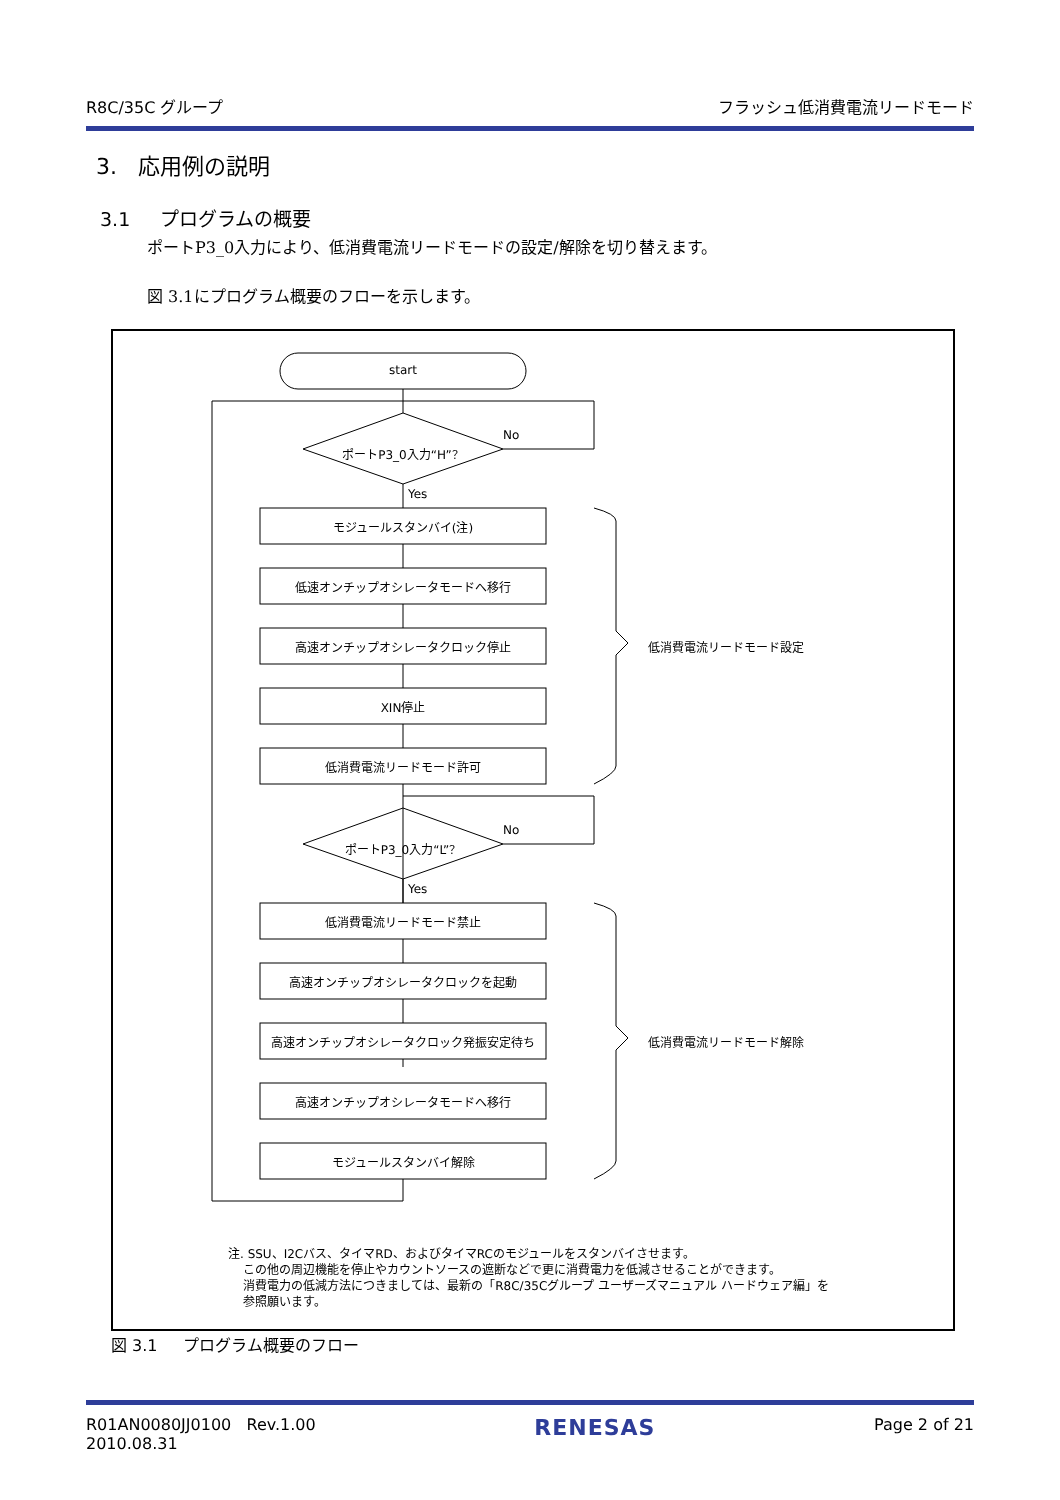R8C/35C グループ フラッシュ低消費電流リードモード
3. 応用例の説明
3.1 プログラムの概要
ポートP3_0入力により、低消費電流リードモードの設定/解除を切り替えます。
図 3.1にプログラム概要のフローを示します。
start
ポートP3_0入力“H”？
No
Yes
モジュールスタンバイ(注)
低速オンチップオシレータモードへ移行
高速オンチップオシレータクロック停止 低消費電流リードモード設定
XIN停止
低消費電流リードモード許可
ポートP3_0入力“L”？
No
Yes
低消費電流リードモード禁止
高速オンチップオシレータクロックを起動
高速オンチップオシレータクロック発振安定待ち 低消費電流リードモード解除
高速オンチップオシレータモードへ移行
モジュールスタンバイ解除
注. SSU、I2Cバス、タイマRD、およびタイマRCのモジュールをスタンバイさせます。
この他の周辺機能を停止やカウントソースの遮断などで更に消費電力を低減させることができます。
消費電力の低減方法につきましては、最新の「R8C/35Cグループ ユーザーズマニュアル ハードウェア編」を
参照願います。
図 3.1 プログラム概要のフロー
R01AN0080JJ0100 Rev.1.00
2010.08.31 RENESAS Page 2 of 21